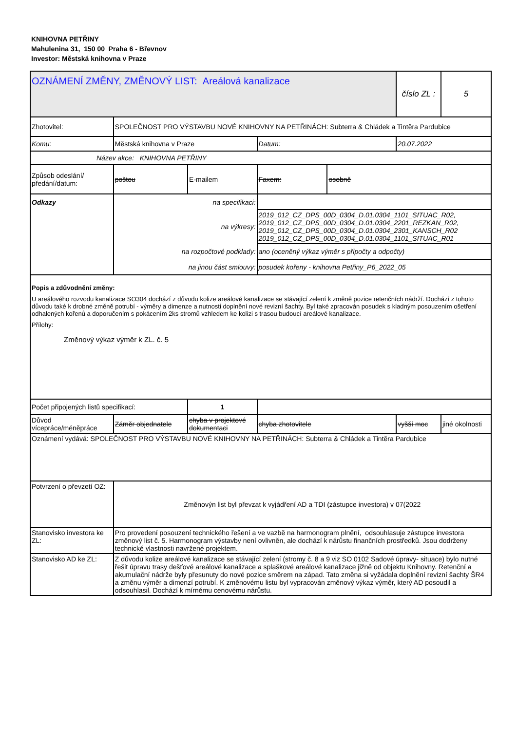KNIHOVNA PETŘINY
Mahulenina 31, 150 00 Praha 6 - Břevnov
Investor: Městská knihovna v Praze
| OZNÁMENÍ ZMĚNY, ZMĚNOVÝ LIST: Areálová kanalizace | | | | | číslo ZL : | 5 |
| Zhotovitel: | SPOLEČNOST PRO VÝSTAVBU NOVÉ KNIHOVNY NA PETŘINÁCH: Subterra & Chládek a Tintěra Pardubice | | | | | |
| Komu: | Městská knihovna v Praze | | Datum: | | 20.07.2022 | |
| Název akce: KNIHOVNA PETŘINY | | | | | | |
| Způsob odeslání/ předání/datum: | poštou | E-mailem | Faxem: | osobně | | |
| Odkazy | na specifikaci: | | | | | |
| | na výkresy: | | 2019_012_CZ_DPS_00D_0304_D.01.0304_1101_SITUAC_R02, 2019_012_CZ_DPS_00D_0304_D.01.0304_2201_REZKAN_R02, 2019_012_CZ_DPS_00D_0304_D.01.0304_2301_KANSCH_R02 2019_012_CZ_DPS_00D_0304_D.01.0304_1101_SITUAC_R01 | | | |
| | na rozpočtové podklady: | | ano (oceněný výkaz výměr s připočty a odpočty) | | | |
| | na jinou část smlouvy: | | posudek kořeny - knihovna Petřiny_P6_2022_05 | | | |
| Popis a zdůvodnění změny: U areálového rozvodu kanalizace SO304 dochází z důvodu kolize areálové kanalizace se stávající zelení k změně pozice retenčních nádrží. Dochází z tohoto důvodu také k drobné změně potrubí - výměry a dimenze a nutnosti doplnění nové revizní šachty. Byl také zpracován posudek s kladným posouzením ošetření odhalených kořenů a doporučením s pokácením 2ks stromů vzhledem ke kolizi s trasou budoucí areálové kanalizace. Přílohy: Změnový výkaz výměr k ZL. č. 5 | | | | | | |
| Počet připojených listů specifikací: | | 1 | | | | |
| Důvod vícepráce/méněpráce | Záměr objednatele | chyba v projektové dokumentaci | chyba zhotovitele | | vyšší moc | jiné okolnosti |
| Oznámení vydává: SPOLEČNOST PRO VÝSTAVBU NOVÉ KNIHOVNY NA PETŘINÁCH: Subterra & Chládek a Tintěra Pardubice | | | | | | |
| Potvrzení o převzetí OZ: | Změnovýn list byl převzat k vyjádření AD a TDI (zástupce investora) v 07(2022 | | | | | |
| Stanovisko investora ke ZL: | Pro provedení posouzení technického řešení a ve vazbě na harmonogram plnění, odsouhlasuje zástupce investora změnový list č. 5. Harmonogram výstavby není ovlivněn, ale dochází k nárůstu finančních prostředků. Jsou dodrženy technické vlastnosti navržené projektem. | | | | | |
| Stanovisko AD ke ZL: | Z důvodu kolize areálové kanalizace se stávající zelení (stromy č. 8 a 9 viz SO 0102 Sadové úpravy- situace) bylo nutné řešit úpravu trasy dešťové areálové kanalizace a splaškové areálové kanalizace jižně od objektu Knihovny. Retenční a akumulační nádrže byly přesunuty do nové pozice směrem na západ. Tato změna si vyžádala doplnění revizní šachty ŠR4 a změnu výměr a dimenzí potrubí. K změnovému listu byl vypracován změnový výkaz výměr, který AD posoudil a odsouhlasil. Dochází k mírnému cenovému nárůstu. | | | | | |